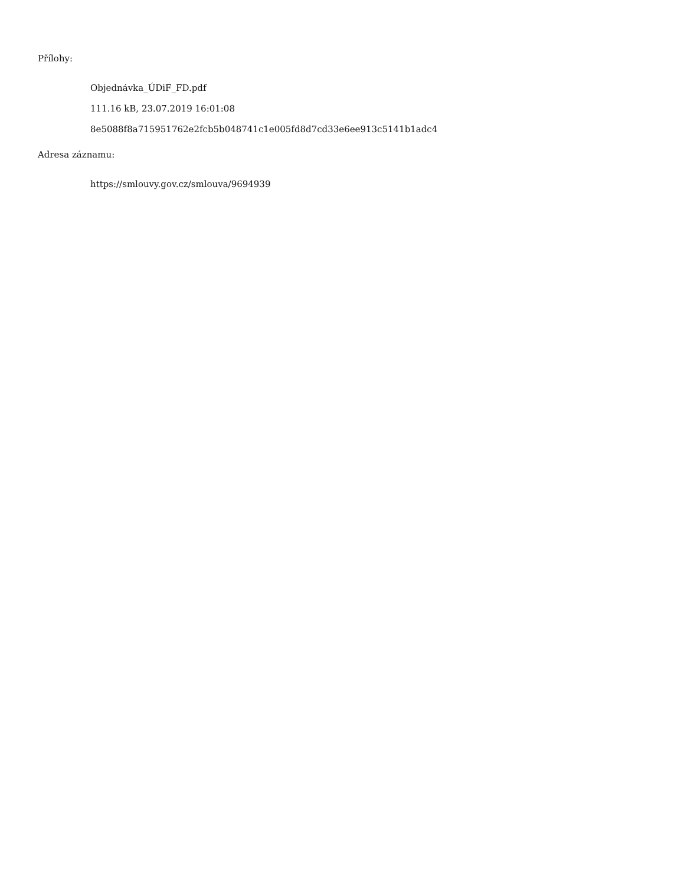Přílohy:
Objednávka_ÚDiF_FD.pdf
111.16 kB, 23.07.2019 16:01:08
8e5088f8a715951762e2fcb5b048741c1e005fd8d7cd33e6ee913c5141b1adc4
Adresa záznamu:
https://smlouvy.gov.cz/smlouva/9694939